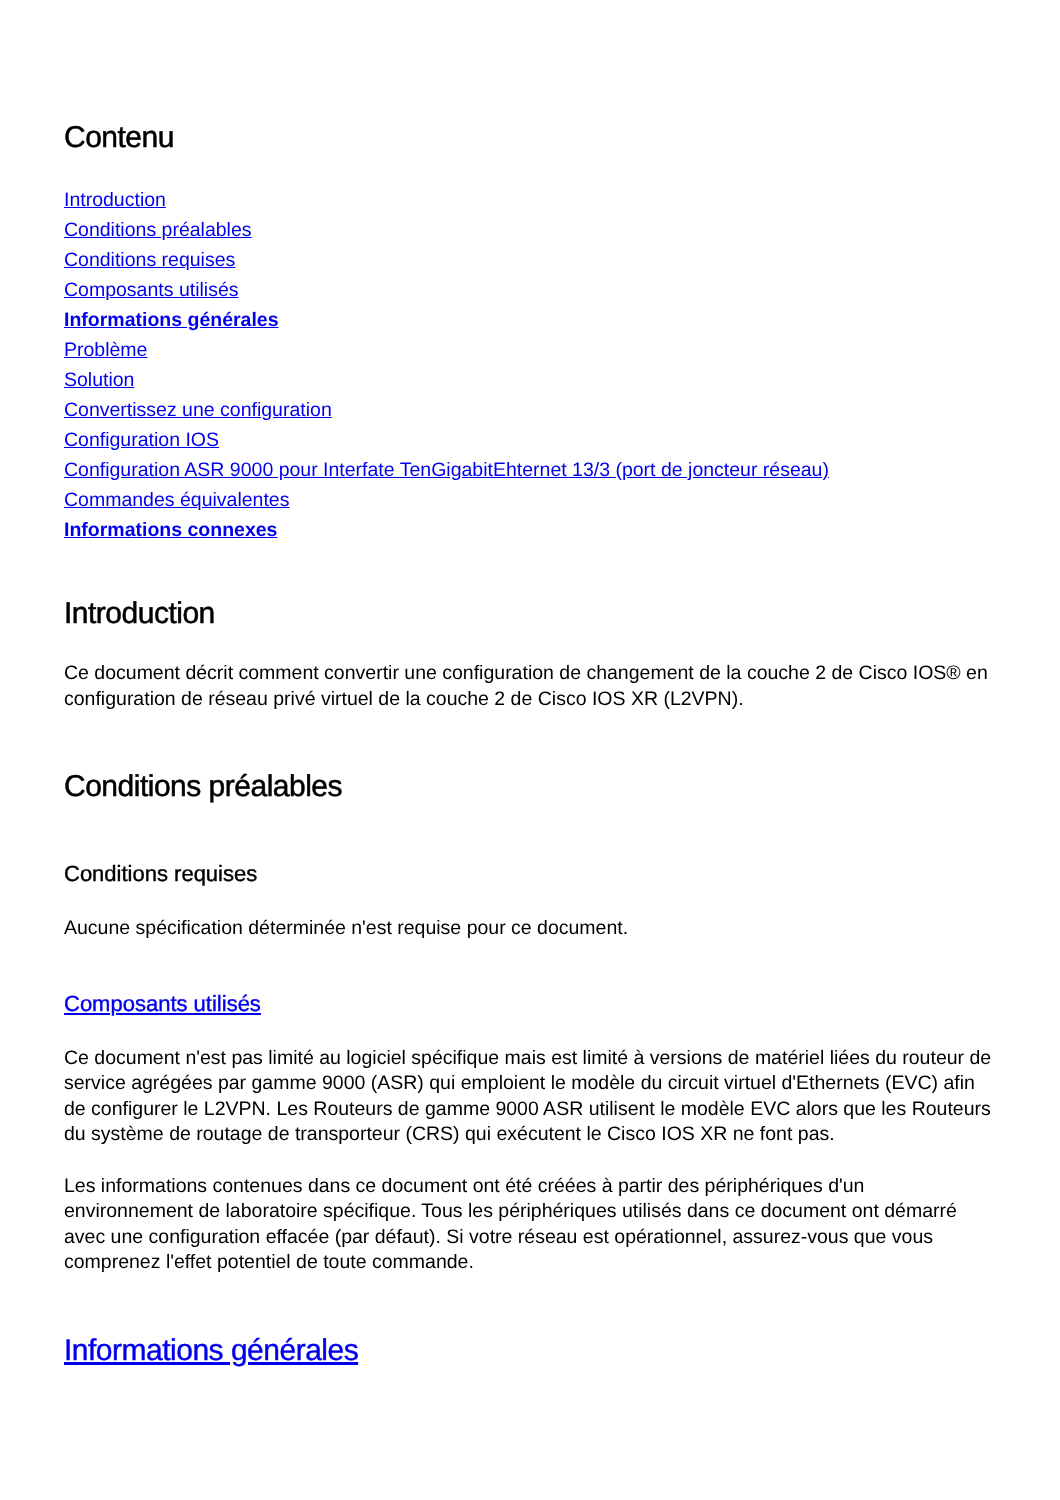Contenu
Introduction
Conditions préalables
Conditions requises
Composants utilisés
Informations générales
Problème
Solution
Convertissez une configuration
Configuration IOS
Configuration ASR 9000 pour Interfate TenGigabitEhternet 13/3 (port de joncteur réseau)
Commandes équivalentes
Informations connexes
Introduction
Ce document décrit comment convertir une configuration de changement de la couche 2 de Cisco IOS® en configuration de réseau privé virtuel de la couche 2 de Cisco IOS XR (L2VPN).
Conditions préalables
Conditions requises
Aucune spécification déterminée n'est requise pour ce document.
Composants utilisés
Ce document n'est pas limité au logiciel spécifique mais est limité à versions de matériel liées du routeur de service agrégées par gamme 9000 (ASR) qui emploient le modèle du circuit virtuel d'Ethernets (EVC) afin de configurer le L2VPN. Les Routeurs de gamme 9000 ASR utilisent le modèle EVC alors que les Routeurs du système de routage de transporteur (CRS) qui exécutent le Cisco IOS XR ne font pas.
Les informations contenues dans ce document ont été créées à partir des périphériques d'un environnement de laboratoire spécifique. Tous les périphériques utilisés dans ce document ont démarré avec une configuration effacée (par défaut). Si votre réseau est opérationnel, assurez-vous que vous comprenez l'effet potentiel de toute commande.
Informations générales